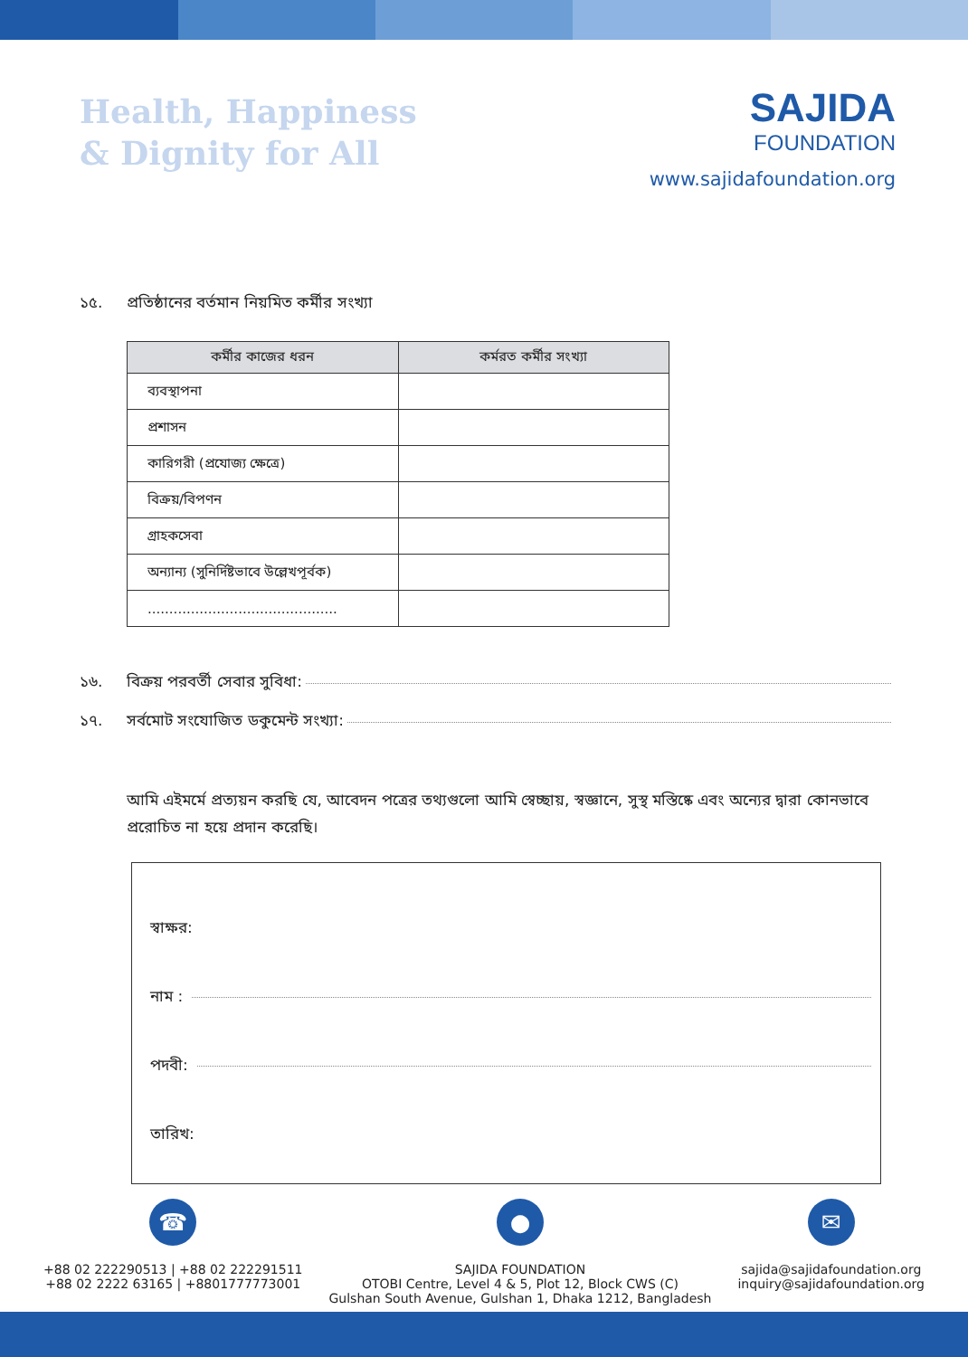Health, Happiness
& Dignity for All
SAJIDA
FOUNDATION
www.sajidafoundation.org
১৫. প্রতিষ্ঠানের বর্তমান নিয়মিত কর্মীর সংখ্যা
| কর্মীর কাজের ধরন | কর্মরত কর্মীর সংখ্যা |
| --- | --- |
| ব্যবস্থাপনা | |
| প্রশাসন | |
| কারিগরী (প্রযোজ্য ক্ষেত্রে) | |
| বিক্রয়/বিপণন | |
| গ্রাহকসেবা | |
| অন্যান্য (সুনির্দিষ্টভাবে উল্লেখপূর্বক) | |
| ............................................ | |
১৬. বিক্রয় পরবর্তী সেবার সুবিধা:
১৭. সর্বমোট সংযোজিত ডকুমেন্ট সংখ্যা:
আমি এইমর্মে প্রত্যয়ন করছি যে, আবেদন পত্রের তথ্যগুলো আমি স্বেচ্ছায়, স্বজ্ঞানে, সুস্থ মস্তিষ্কে এবং অন্যের দ্বারা কোনভাবে প্ররোচিত না হয়ে প্রদান করেছি।
স্বাক্ষর:
নাম :
পদবী:
তারিখ:
☎
+88 02 222290513 | +88 02 222291511
+88 02 2222 63165 | +8801777773001
●
SAJIDA FOUNDATION
OTOBI Centre, Level 4 & 5, Plot 12, Block CWS (C)
Gulshan South Avenue, Gulshan 1, Dhaka 1212, Bangladesh
✉
sajida@sajidafoundation.org
inquiry@sajidafoundation.org